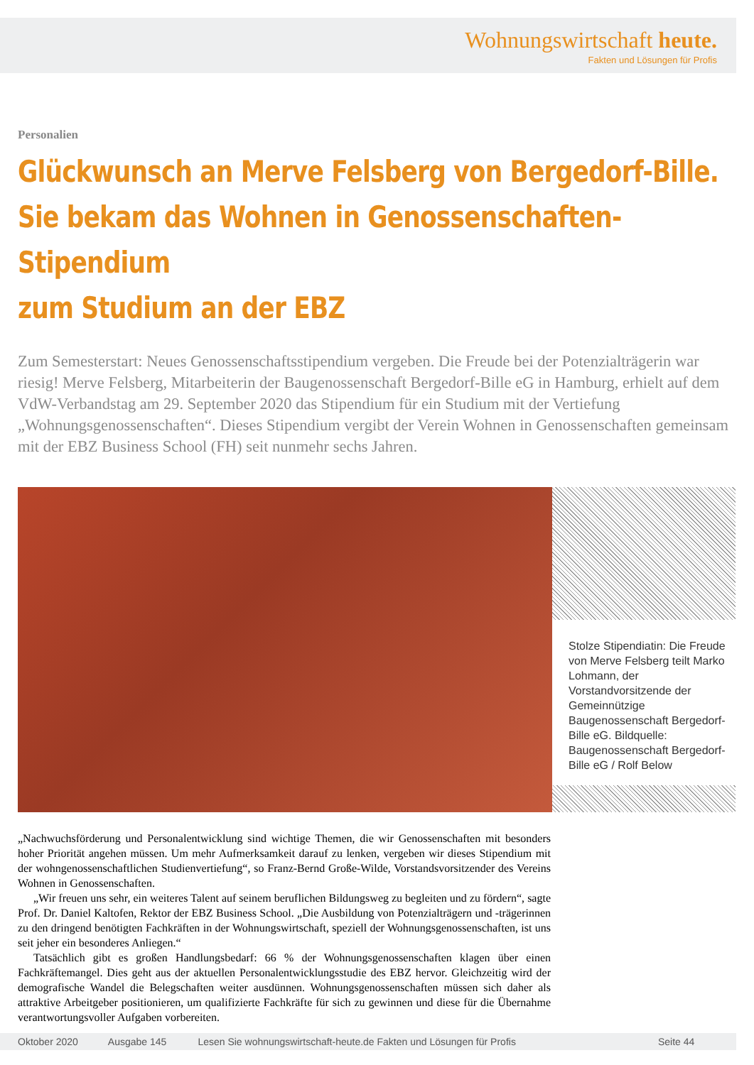Wohnungswirtschaft heute.
Fakten und Lösungen für Profis
Personalien
Glückwunsch an Merve Felsberg von Bergedorf-Bille.
Sie bekam das Wohnen in Genossenschaften-Stipendium
zum Studium an der EBZ
Zum Semesterstart: Neues Genossenschaftsstipendium vergeben. Die Freude bei der Potenzialträgerin war riesig! Merve Felsberg, Mitarbeiterin der Baugenossenschaft Bergedorf-Bille eG in Hamburg, erhielt auf dem VdW-Verbandstag am 29. September 2020 das Stipendium für ein Studium mit der Vertiefung „Wohnungsgenossenschaften“. Dieses Stipendium vergibt der Verein Wohnen in Genossenschaften gemeinsam mit der EBZ Business School (FH) seit nunmehr sechs Jahren.
Stolze Stipendiatin: Die Freude von Merve Felsberg teilt Marko Lohmann, der Vorstandvorsitzende der Gemeinnützige Baugenossenschaft Bergedorf-Bille eG. Bildquelle: Baugenossenschaft Bergedorf-Bille eG / Rolf Below
„Nachwuchsförderung und Personalentwicklung sind wichtige Themen, die wir Genossenschaften mit besonders hoher Priorität angehen müssen. Um mehr Aufmerksamkeit darauf zu lenken, vergeben wir dieses Stipendium mit der wohngenossenschaftlichen Studienvertiefung“, so Franz-Bernd Große-Wilde, Vorstandsvorsitzender des Vereins Wohnen in Genossenschaften.
„Wir freuen uns sehr, ein weiteres Talent auf seinem beruflichen Bildungsweg zu begleiten und zu fördern“, sagte Prof. Dr. Daniel Kaltofen, Rektor der EBZ Business School. „Die Ausbildung von Potenzialträgern und -trägerinnen zu den dringend benötigten Fachkräften in der Wohnungswirtschaft, speziell der Wohnungsgenossenschaften, ist uns seit jeher ein besonderes Anliegen.“
Tatsächlich gibt es großen Handlungsbedarf: 66 % der Wohnungsgenossenschaften klagen über einen Fachkräftemangel. Dies geht aus der aktuellen Personalentwicklungsstudie des EBZ hervor. Gleichzeitig wird der demografische Wandel die Belegschaften weiter ausdünnen. Wohnungsgenossenschaften müssen sich daher als attraktive Arbeitgeber positionieren, um qualifizierte Fachkräfte für sich zu gewinnen und diese für die Übernahme verantwortungsvoller Aufgaben vorbereiten.
Oktober 2020 Ausgabe 145 Lesen Sie wohnungswirtschaft-heute.de Fakten und Lösungen für Profis Seite 44